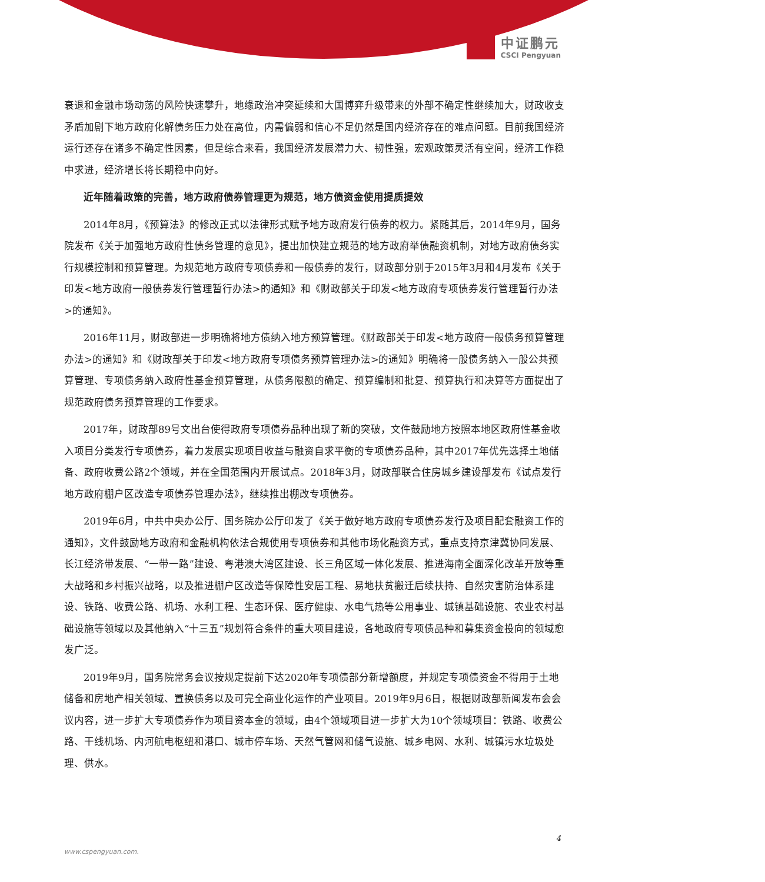中证鹏元
CSCI Pengyuan
衰退和金融市场动荡的风险快速攀升，地缘政治冲突延续和大国博弈升级带来的外部不确定性继续加大，财政收支矛盾加剧下地方政府化解债务压力处在高位，内需偏弱和信心不足仍然是国内经济存在的难点问题。目前我国经济运行还存在诸多不确定性因素，但是综合来看，我国经济发展潜力大、韧性强，宏观政策灵活有空间，经济工作稳中求进，经济增长将长期稳中向好。
近年随着政策的完善，地方政府债券管理更为规范，地方债资金使用提质提效
2014年8月，《预算法》的修改正式以法律形式赋予地方政府发行债券的权力。紧随其后，2014年9月，国务院发布《关于加强地方政府性债务管理的意见》，提出加快建立规范的地方政府举债融资机制，对地方政府债务实行规模控制和预算管理。为规范地方政府专项债券和一般债券的发行，财政部分别于2015年3月和4月发布《关于印发<地方政府一般债券发行管理暂行办法>的通知》和《财政部关于印发<地方政府专项债券发行管理暂行办法>的通知》。
2016年11月，财政部进一步明确将地方债纳入地方预算管理。《财政部关于印发<地方政府一般债务预算管理办法>的通知》和《财政部关于印发<地方政府专项债务预算管理办法>的通知》明确将一般债务纳入一般公共预算管理、专项债务纳入政府性基金预算管理，从债务限额的确定、预算编制和批复、预算执行和决算等方面提出了规范政府债务预算管理的工作要求。
2017年，财政部89号文出台使得政府专项债券品种出现了新的突破，文件鼓励地方按照本地区政府性基金收入项目分类发行专项债券，着力发展实现项目收益与融资自求平衡的专项债券品种，其中2017年优先选择土地储备、政府收费公路2个领域，并在全国范围内开展试点。2018年3月，财政部联合住房城乡建设部发布《试点发行地方政府棚户区改造专项债券管理办法》，继续推出棚改专项债券。
2019年6月，中共中央办公厅、国务院办公厅印发了《关于做好地方政府专项债券发行及项目配套融资工作的通知》，文件鼓励地方政府和金融机构依法合规使用专项债券和其他市场化融资方式，重点支持京津冀协同发展、长江经济带发展、“一带一路”建设、粤港澳大湾区建设、长三角区域一体化发展、推进海南全面深化改革开放等重大战略和乡村振兴战略，以及推进棚户区改造等保障性安居工程、易地扶贫搬迁后续扶持、自然灾害防治体系建设、铁路、收费公路、机场、水利工程、生态环保、医疗健康、水电气热等公用事业、城镇基础设施、农业农村基础设施等领域以及其他纳入“十三五”规划符合条件的重大项目建设，各地政府专项债品种和募集资金投向的领域愈发广泛。
2019年9月，国务院常务会议按规定提前下达2020年专项债部分新增额度，并规定专项债资金不得用于土地储备和房地产相关领域、置换债务以及可完全商业化运作的产业项目。2019年9月6日，根据财政部新闻发布会会议内容，进一步扩大专项债券作为项目资本金的领域，由4个领域项目进一步扩大为10个领域项目：铁路、收费公路、干线机场、内河航电枢纽和港口、城市停车场、天然气管网和储气设施、城乡电网、水利、城镇污水垃圾处理、供水。
4
www.cspengyuan.com.